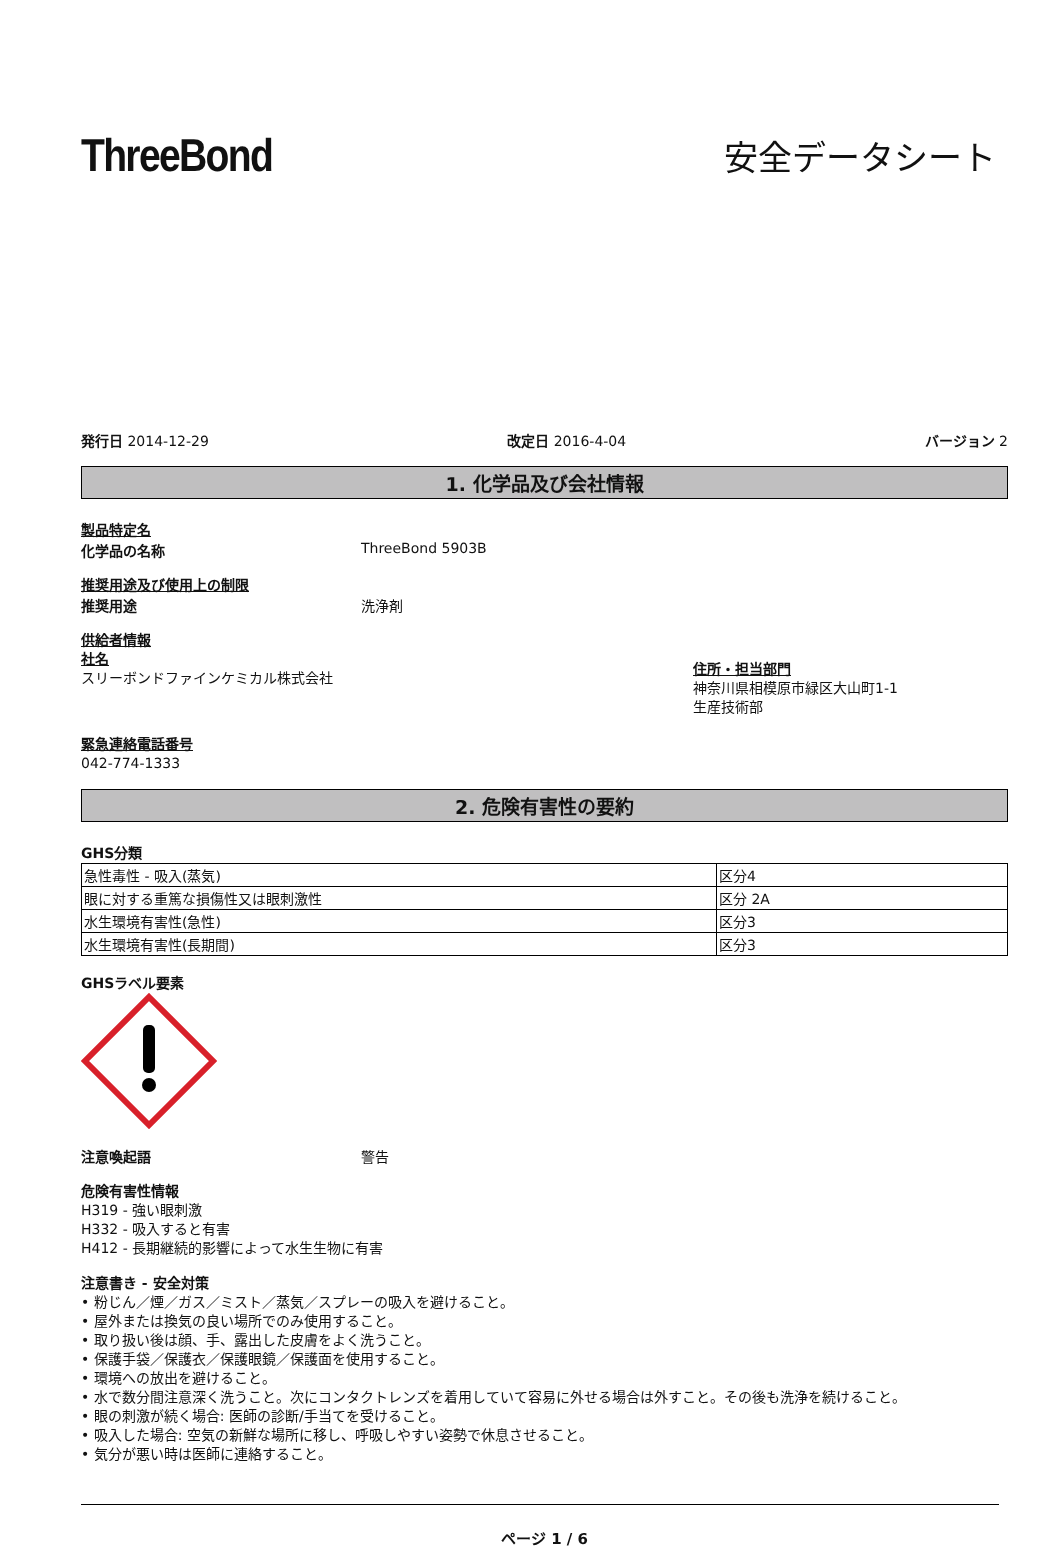ThreeBond
安全データシート
発行日 2014-12-29 改定日 2016-4-04 バージョン 2
1. 化学品及び会社情報
製品特定名
化学品の名称 ThreeBond 5903B
推奨用途及び使用上の制限
推奨用途 洗浄剤
供給者情報
社名
スリーボンドファインケミカル株式会社
住所・担当部門
神奈川県相模原市緑区大山町1-1
生産技術部
緊急連絡電話番号
042-774-1333
2. 危険有害性の要約
GHS分類
| 急性毒性 - 吸入(蒸気) | 区分4 |
| 眼に対する重篤な損傷性又は眼刺激性 | 区分 2A |
| 水生環境有害性(急性) | 区分3 |
| 水生環境有害性(長期間) | 区分3 |
GHSラベル要素
注意喚起語 警告
危険有害性情報
H319 - 強い眼刺激
H332 - 吸入すると有害
H412 - 長期継続的影響によって水生生物に有害
注意書き - 安全対策
• 粉じん／煙／ガス／ミスト／蒸気／スプレーの吸入を避けること。
• 屋外または換気の良い場所でのみ使用すること。
• 取り扱い後は顔、手、露出した皮膚をよく洗うこと。
• 保護手袋／保護衣／保護眼鏡／保護面を使用すること。
• 環境への放出を避けること。
• 水で数分間注意深く洗うこと。次にコンタクトレンズを着用していて容易に外せる場合は外すこと。その後も洗浄を続けること。
• 眼の刺激が続く場合: 医師の診断/手当てを受けること。
• 吸入した場合: 空気の新鮮な場所に移し、呼吸しやすい姿勢で休息させること。
• 気分が悪い時は医師に連絡すること。
ページ 1 / 6